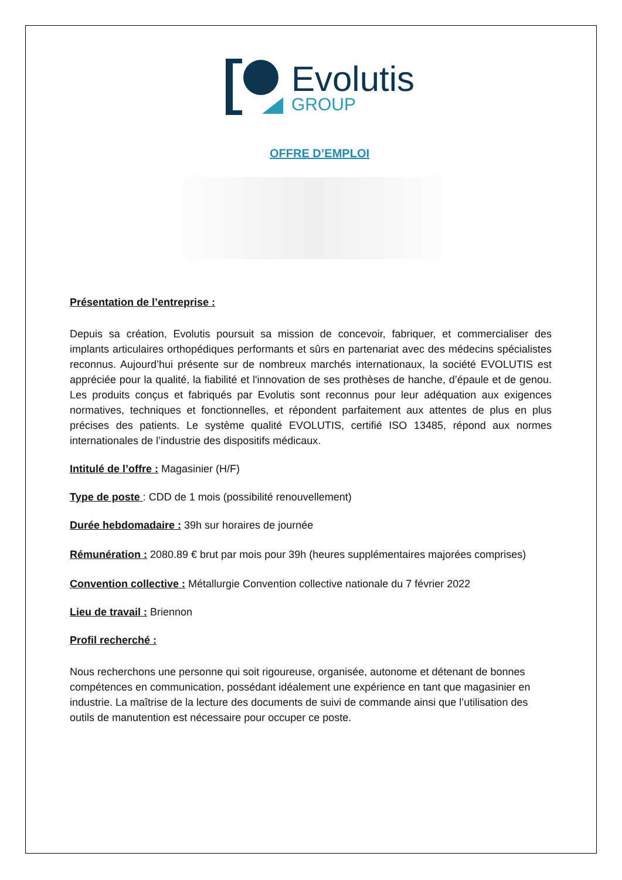Evolutis
GROUP
OFFRE D’EMPLOI
Présentation de l’entreprise :
Depuis sa création, Evolutis poursuit sa mission de concevoir, fabriquer, et commercialiser des implants articulaires orthopédiques performants et sûrs en partenariat avec des médecins spécialistes reconnus. Aujourd’hui présente sur de nombreux marchés internationaux, la société EVOLUTIS est appréciée pour la qualité, la fiabilité et l'innovation de ses prothèses de hanche, d’épaule et de genou. Les produits conçus et fabriqués par Evolutis sont reconnus pour leur adéquation aux exigences normatives, techniques et fonctionnelles, et répondent parfaitement aux attentes de plus en plus précises des patients. Le système qualité EVOLUTIS, certifié ISO 13485, répond aux normes internationales de l’industrie des dispositifs médicaux.
Intitulé de l’offre : Magasinier (H/F)
Type de poste : CDD de 1 mois (possibilité renouvellement)
Durée hebdomadaire : 39h sur horaires de journée
Rémunération : 2080.89 € brut par mois pour 39h (heures supplémentaires majorées comprises)
Convention collective : Métallurgie Convention collective nationale du 7 février 2022
Lieu de travail : Briennon
Profil recherché :
Nous recherchons une personne qui soit rigoureuse, organisée, autonome et détenant de bonnes compétences en communication, possédant idéalement une expérience en tant que magasinier en industrie. La maîtrise de la lecture des documents de suivi de commande ainsi que l’utilisation des outils de manutention est nécessaire pour occuper ce poste.